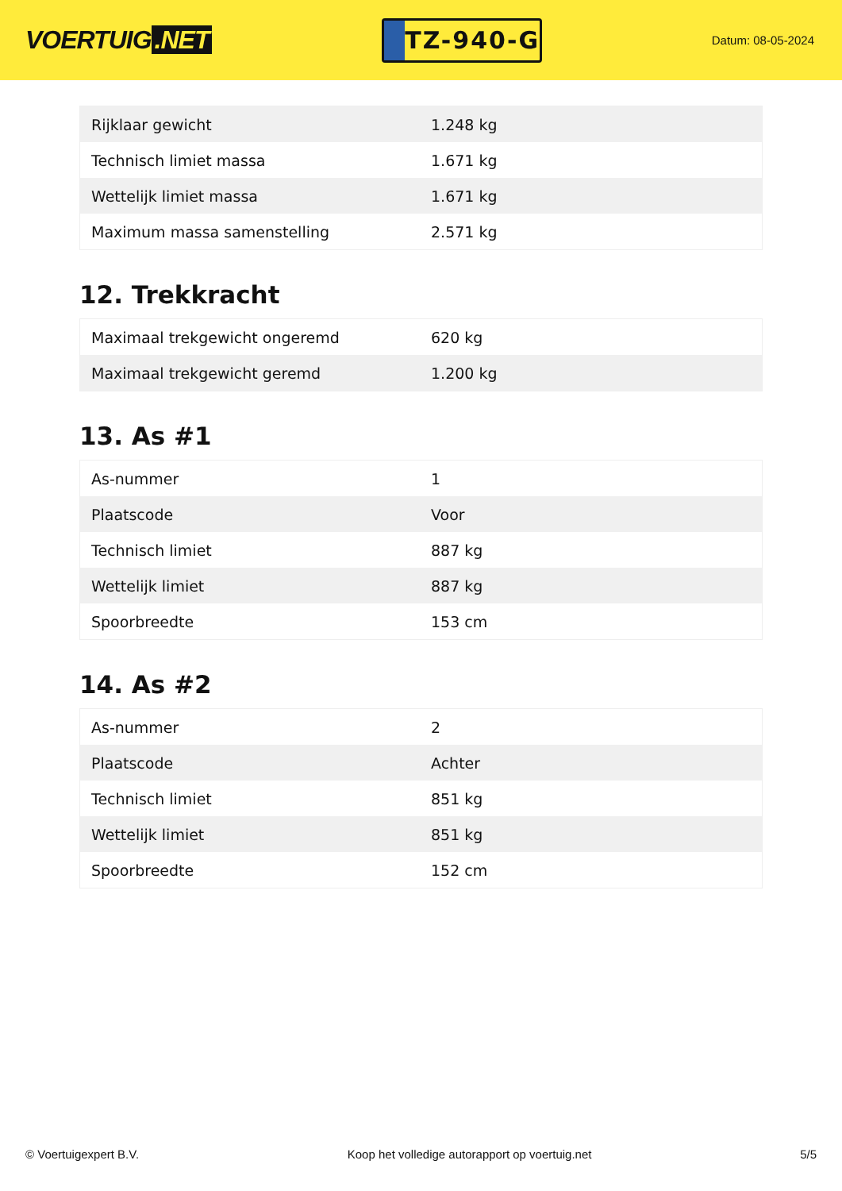VOERTUIG.NET
TZ-940-G
Datum: 08-05-2024
| Rijklaar gewicht | 1.248 kg |
| Technisch limiet massa | 1.671 kg |
| Wettelijk limiet massa | 1.671 kg |
| Maximum massa samenstelling | 2.571 kg |
12. Trekkracht
| Maximaal trekgewicht ongeremd | 620 kg |
| Maximaal trekgewicht geremd | 1.200 kg |
13. As #1
| As-nummer | 1 |
| Plaatscode | Voor |
| Technisch limiet | 887 kg |
| Wettelijk limiet | 887 kg |
| Spoorbreedte | 153 cm |
14. As #2
| As-nummer | 2 |
| Plaatscode | Achter |
| Technisch limiet | 851 kg |
| Wettelijk limiet | 851 kg |
| Spoorbreedte | 152 cm |
© Voertuigexpert B.V. Koop het volledige autorapport op voertuig.net 5/5